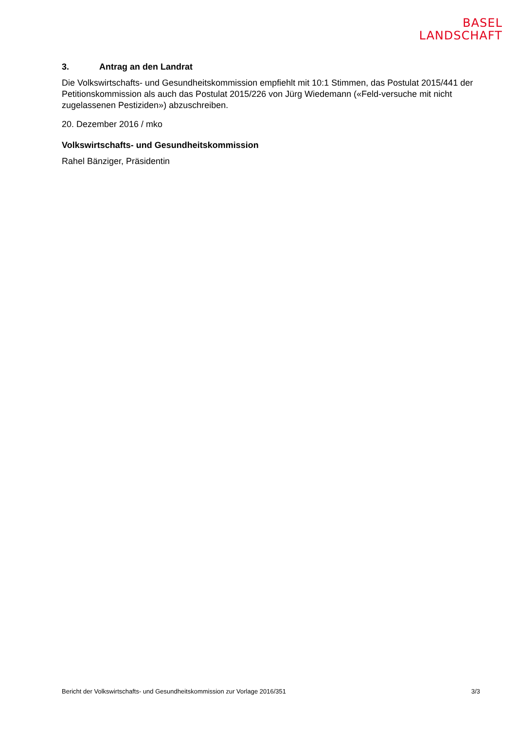BASEL
LANDSCHAFT
3. Antrag an den Landrat
Die Volkswirtschafts- und Gesundheitskommission empfiehlt mit 10:1 Stimmen, das Postulat 2015/441 der Petitionskommission als auch das Postulat 2015/226 von Jürg Wiedemann («Feld-versuche mit nicht zugelassenen Pestiziden») abzuschreiben.
20. Dezember 2016 / mko
Volkswirtschafts- und Gesundheitskommission
Rahel Bänziger, Präsidentin
Bericht der Volkswirtschafts- und Gesundheitskommission zur Vorlage 2016/351 3/3